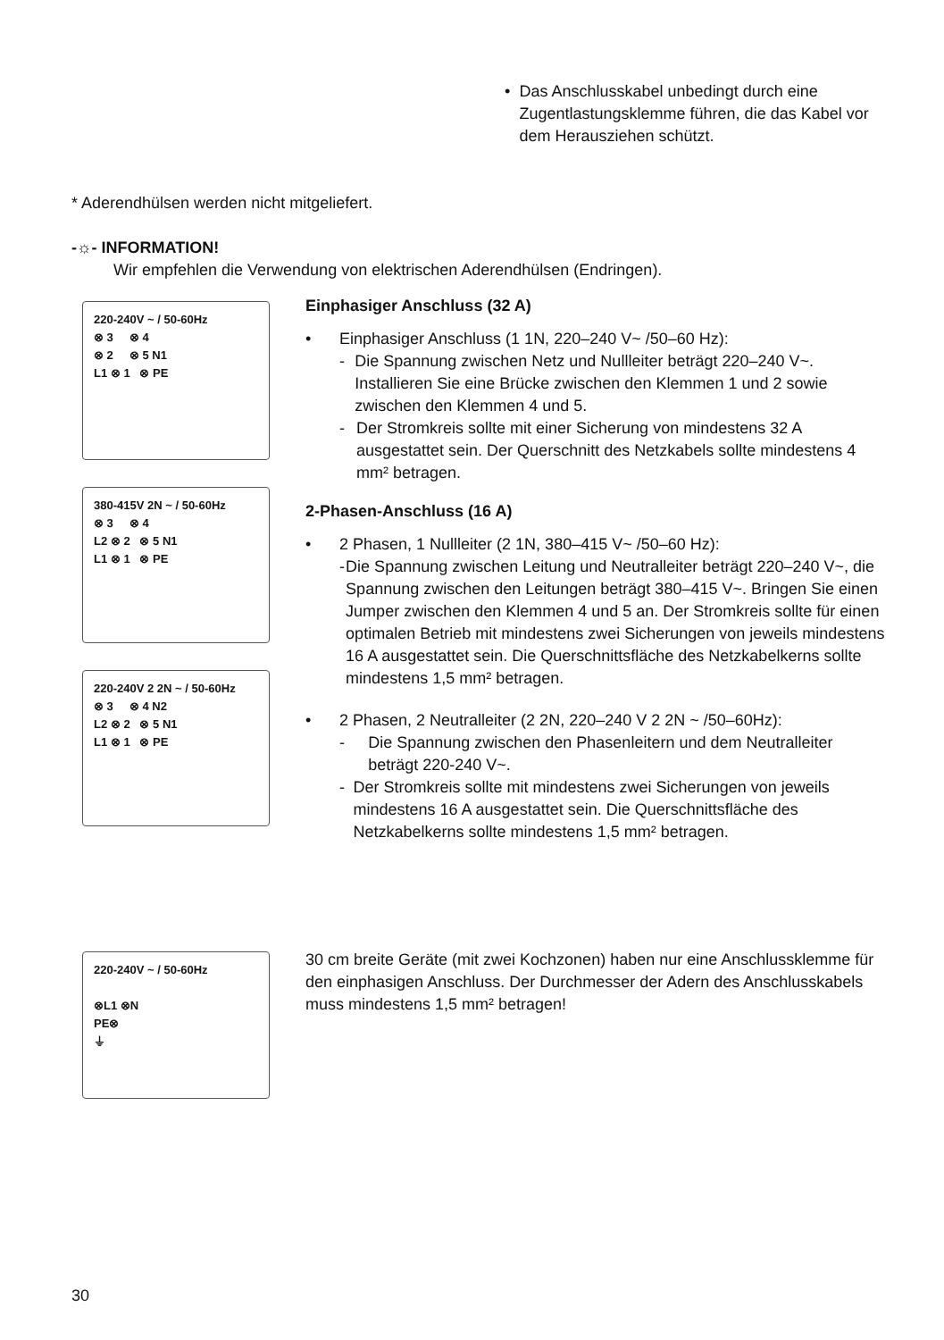• Das Anschlusskabel unbedingt durch eine Zugentlastungsklemme führen, die das Kabel vor dem Herausziehen schützt.
* Aderendhülsen werden nicht mitgeliefert.
-☼- INFORMATION!
Wir empfehlen die Verwendung von elektrischen Aderendhülsen (Endringen).
220-240V ~ / 50-60Hz
⊗ 3 ⊗ 4
⊗ 2 ⊗ 5 N1
L1 ⊗ 1 ⊗ PE
380-415V 2N ~ / 50-60Hz
⊗ 3 ⊗ 4
L2 ⊗ 2 ⊗ 5 N1
L1 ⊗ 1 ⊗ PE
220-240V 2 2N ~ / 50-60Hz
⊗ 3 ⊗ 4 N2
L2 ⊗ 2 ⊗ 5 N1
L1 ⊗ 1 ⊗ PE
220-240V ~ / 50-60Hz
⊗L1 ⊗N
PE⊗
⏚
Einphasiger Anschluss (32 A)
• Einphasiger Anschluss (1 1N, 220–240 V~ /50–60 Hz):
- Die Spannung zwischen Netz und Nullleiter beträgt 220–240 V~. Installieren Sie eine Brücke zwischen den Klemmen 1 und 2 sowie zwischen den Klemmen 4 und 5.
- Der Stromkreis sollte mit einer Sicherung von mindestens 32 A ausgestattet sein. Der Querschnitt des Netzkabels sollte mindestens 4 mm² betragen.
2-Phasen-Anschluss (16 A)
• 2 Phasen, 1 Nullleiter (2 1N, 380–415 V~ /50–60 Hz):
- Die Spannung zwischen Leitung und Neutralleiter beträgt 220–240 V~, die Spannung zwischen den Leitungen beträgt 380–415 V~. Bringen Sie einen Jumper zwischen den Klemmen 4 und 5 an. Der Stromkreis sollte für einen optimalen Betrieb mit mindestens zwei Sicherungen von jeweils mindestens 16 A ausgestattet sein. Die Querschnittsfläche des Netzkabelkerns sollte mindestens 1,5 mm² betragen.
• 2 Phasen, 2 Neutralleiter (2 2N, 220–240 V 2 2N ~ /50–60Hz):
- Die Spannung zwischen den Phasenleitern und dem Neutralleiter beträgt 220-240 V~.
- Der Stromkreis sollte mit mindestens zwei Sicherungen von jeweils mindestens 16 A ausgestattet sein. Die Querschnittsfläche des Netzkabelkerns sollte mindestens 1,5 mm² betragen.
30 cm breite Geräte (mit zwei Kochzonen) haben nur eine Anschlussklemme für den einphasigen Anschluss. Der Durchmesser der Adern des Anschlusskabels muss mindestens 1,5 mm² betragen!
30